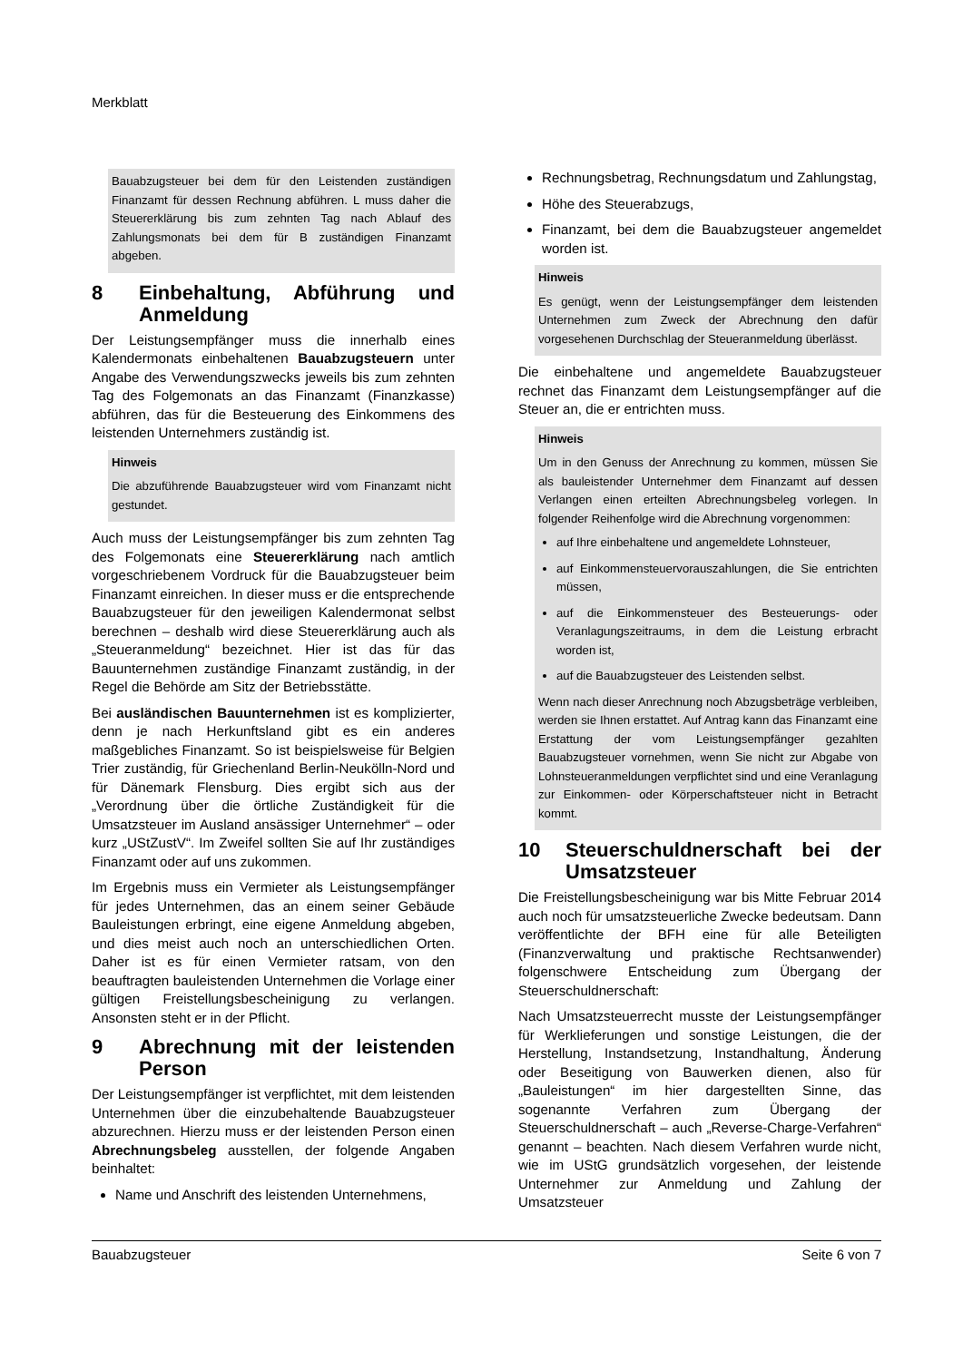Merkblatt
Bauabzugsteuer bei dem für den Leistenden zuständigen Finanzamt für dessen Rechnung abführen. L muss daher die Steuererklärung bis zum zehnten Tag nach Ablauf des Zahlungsmonats bei dem für B zuständigen Finanzamt abgeben.
8 Einbehaltung, Abführung und Anmeldung
Der Leistungsempfänger muss die innerhalb eines Kalendermonats einbehaltenen Bauabzugsteuern unter Angabe des Verwendungszwecks jeweils bis zum zehnten Tag des Folgemonats an das Finanzamt (Finanzkasse) abführen, das für die Besteuerung des Einkommens des leistenden Unternehmers zuständig ist.
Hinweis
Die abzuführende Bauabzugsteuer wird vom Finanzamt nicht gestundet.
Auch muss der Leistungsempfänger bis zum zehnten Tag des Folgemonats eine Steuererklärung nach amtlich vorgeschriebenem Vordruck für die Bauabzugsteuer beim Finanzamt einreichen. In dieser muss er die entsprechende Bauabzugsteuer für den jeweiligen Kalendermonat selbst berechnen – deshalb wird diese Steuererklärung auch als „Steueranmeldung“ bezeichnet. Hier ist das für das Bauunternehmen zuständige Finanzamt zuständig, in der Regel die Behörde am Sitz der Betriebsstätte.
Bei ausländischen Bauunternehmen ist es komplizierter, denn je nach Herkunftsland gibt es ein anderes maßgebliches Finanzamt. So ist beispielsweise für Belgien Trier zuständig, für Griechenland Berlin-Neukölln-Nord und für Dänemark Flensburg. Dies ergibt sich aus der „Verordnung über die örtliche Zuständigkeit für die Umsatzsteuer im Ausland ansässiger Unternehmer“ – oder kurz „UStZustV“. Im Zweifel sollten Sie auf Ihr zuständiges Finanzamt oder auf uns zukommen.
Im Ergebnis muss ein Vermieter als Leistungsempfänger für jedes Unternehmen, das an einem seiner Gebäude Bauleistungen erbringt, eine eigene Anmeldung abgeben, und dies meist auch noch an unterschiedlichen Orten. Daher ist es für einen Vermieter ratsam, von den beauftragten bauleistenden Unternehmen die Vorlage einer gültigen Freistellungsbescheinigung zu verlangen. Ansonsten steht er in der Pflicht.
9 Abrechnung mit der leistenden Person
Der Leistungsempfänger ist verpflichtet, mit dem leistenden Unternehmen über die einzubehaltende Bauabzugsteuer abzurechnen. Hierzu muss er der leistenden Person einen Abrechnungsbeleg ausstellen, der folgende Angaben beinhaltet:
Name und Anschrift des leistenden Unternehmens,
Rechnungsbetrag, Rechnungsdatum und Zahlungstag,
Höhe des Steuerabzugs,
Finanzamt, bei dem die Bauabzugsteuer angemeldet worden ist.
Hinweis
Es genügt, wenn der Leistungsempfänger dem leistenden Unternehmen zum Zweck der Abrechnung den dafür vorgesehenen Durchschlag der Steueranmeldung überlässt.
Die einbehaltene und angemeldete Bauabzugsteuer rechnet das Finanzamt dem Leistungsempfänger auf die Steuer an, die er entrichten muss.
Hinweis
Um in den Genuss der Anrechnung zu kommen, müssen Sie als bauleistender Unternehmer dem Finanzamt auf dessen Verlangen einen erteilten Abrechnungsbeleg vorlegen. In folgender Reihenfolge wird die Abrechnung vorgenommen:
auf Ihre einbehaltene und angemeldete Lohnsteuer,
auf Einkommensteuervorauszahlungen, die Sie entrichten müssen,
auf die Einkommensteuer des Besteuerungs- oder Veranlagungszeitraums, in dem die Leistung erbracht worden ist,
auf die Bauabzugsteuer des Leistenden selbst.
Wenn nach dieser Anrechnung noch Abzugsbeträge verbleiben, werden sie Ihnen erstattet. Auf Antrag kann das Finanzamt eine Erstattung der vom Leistungsempfänger gezahlten Bauabzugsteuer vornehmen, wenn Sie nicht zur Abgabe von Lohnsteueranmeldungen verpflichtet sind und eine Veranlagung zur Einkommen- oder Körperschaftsteuer nicht in Betracht kommt.
10 Steuerschuldnerschaft bei der Umsatzsteuer
Die Freistellungsbescheinigung war bis Mitte Februar 2014 auch noch für umsatzsteuerliche Zwecke bedeutsam. Dann veröffentlichte der BFH eine für alle Beteiligten (Finanzverwaltung und praktische Rechtsanwender) folgenschwere Entscheidung zum Übergang der Steuerschuldnerschaft:
Nach Umsatzsteuerrecht musste der Leistungsempfänger für Werklieferungen und sonstige Leistungen, die der Herstellung, Instandsetzung, Instandhaltung, Änderung oder Beseitigung von Bauwerken dienen, also für „Bauleistungen“ im hier dargestellten Sinne, das sogenannte Verfahren zum Übergang der Steuerschuldnerschaft – auch „Reverse-Charge-Verfahren“ genannt – beachten. Nach diesem Verfahren wurde nicht, wie im UStG grundsätzlich vorgesehen, der leistende Unternehmer zur Anmeldung und Zahlung der Umsatzsteuer
Bauabzugsteuer Seite 6 von 7